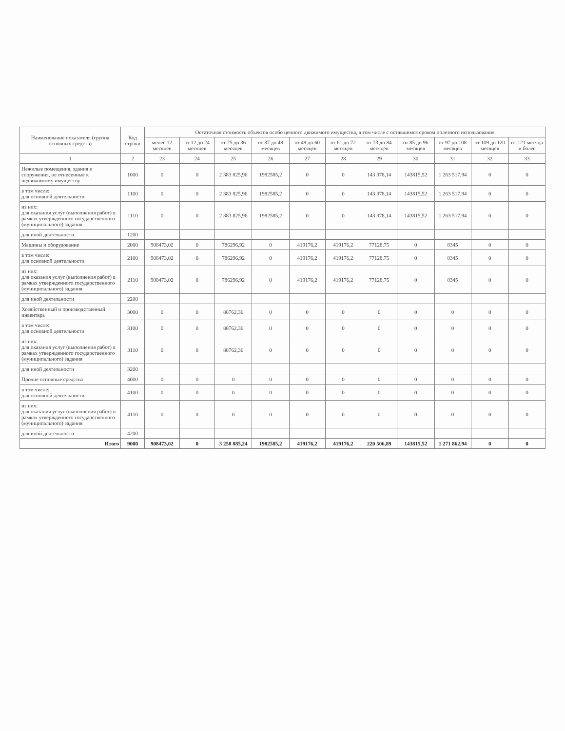| Наименование показателя (группа основных средств) | Код строки | Остаточная стоимость объектов особо ценного движимого имущества, в том числе с оставшимся сроком полезного использования | | | | | | | | | | |
| --- | --- | --- | --- | --- | --- | --- | --- | --- | --- | --- | --- | --- |
| | | менее 12 месяцев | от 12 до 24 месяцев | от 25 до 36 месяцев | от 37 до 48 месяцев | от 49 до 60 месяцев | от 61 до 72 месяцев | от 73 до 84 месяцев | от 85 до 96 месяцев | от 97 до 108 месяцев | от 109 до 120 месяцев | от 121 месяца и более |
| 1 | 2 | 23 | 24 | 25 | 26 | 27 | 28 | 29 | 30 | 31 | 32 | 33 |
| Нежилые помещения, здания и сооружения, не отнесенные к недвижимому имуществу | 1000 | 0 | 0 | 2 383 825,96 | 1982585,2 | 0 | 0 | 143 378,14 | 143815,52 | 1 263 517,94 | 0 | 0 |
| в том числе: для основной деятельности | 1100 | 0 | 0 | 2 383 825,96 | 1982585,2 | 0 | 0 | 143 378,14 | 143815,52 | 1 263 517,94 | 0 | 0 |
| из них: для оказания услуг (выполнения работ) в рамках утвержденного государственного (муниципального) задания | 1110 | 0 | 0 | 2 383 825,96 | 1982585,2 | 0 | 0 | 143 378,14 | 143815,52 | 1 263 517,94 | 0 | 0 |
| для иной деятельности | 1200 | | | | | | | | | | | |
| Машины и оборудование | 2000 | 908473,02 | 0 | 786296,92 | 0 | 419176,2 | 419176,2 | 77128,75 | 0 | 8345 | 0 | 0 |
| в том числе: для основной деятельности | 2100 | 908473,02 | 0 | 786296,92 | 0 | 419176,2 | 419176,2 | 77128,75 | 0 | 8345 | 0 | 0 |
| из них: для оказания услуг (выполнения работ) в рамках утвержденного государственного (муниципального) задания | 2110 | 908473,02 | 0 | 786296,92 | 0 | 419176,2 | 419176,2 | 77128,75 | 0 | 8345 | 0 | 0 |
| для иной деятельности | 2200 | | | | | | | | | | | |
| Хозяйственный и производственный инвентарь | 3000 | 0 | 0 | 88762,36 | 0 | 0 | 0 | 0 | 0 | 0 | 0 | 0 |
| в том числе: для основной деятельности | 3100 | 0 | 0 | 88762,36 | 0 | 0 | 0 | 0 | 0 | 0 | 0 | 0 |
| из них: для оказания услуг (выполнения работ) в рамках утвержденного государственного (муниципального) задания | 3110 | 0 | 0 | 88762,36 | 0 | 0 | 0 | 0 | 0 | 0 | 0 | 0 |
| для иной деятельности | 3200 | | | | | | | | | | | |
| Прочие основные средства | 4000 | 0 | 0 | 0 | 0 | 0 | 0 | 0 | 0 | 0 | 0 | 0 |
| в том числе: для основной деятельности | 4100 | 0 | 0 | 0 | 0 | 0 | 0 | 0 | 0 | 0 | 0 | 0 |
| из них: для оказания услуг (выполнения работ) в рамках утвержденного государственного (муниципального) задания | 4110 | 0 | 0 | 0 | 0 | 0 | 0 | 0 | 0 | 0 | 0 | 0 |
| для иной деятельности | 4200 | | | | | | | | | | | |
| Итого | 9000 | 908473,02 | 0 | 3 258 885,24 | 1982585,2 | 419176,2 | 419176,2 | 220 506,89 | 143815,52 | 1 271 862,94 | 0 | 0 |